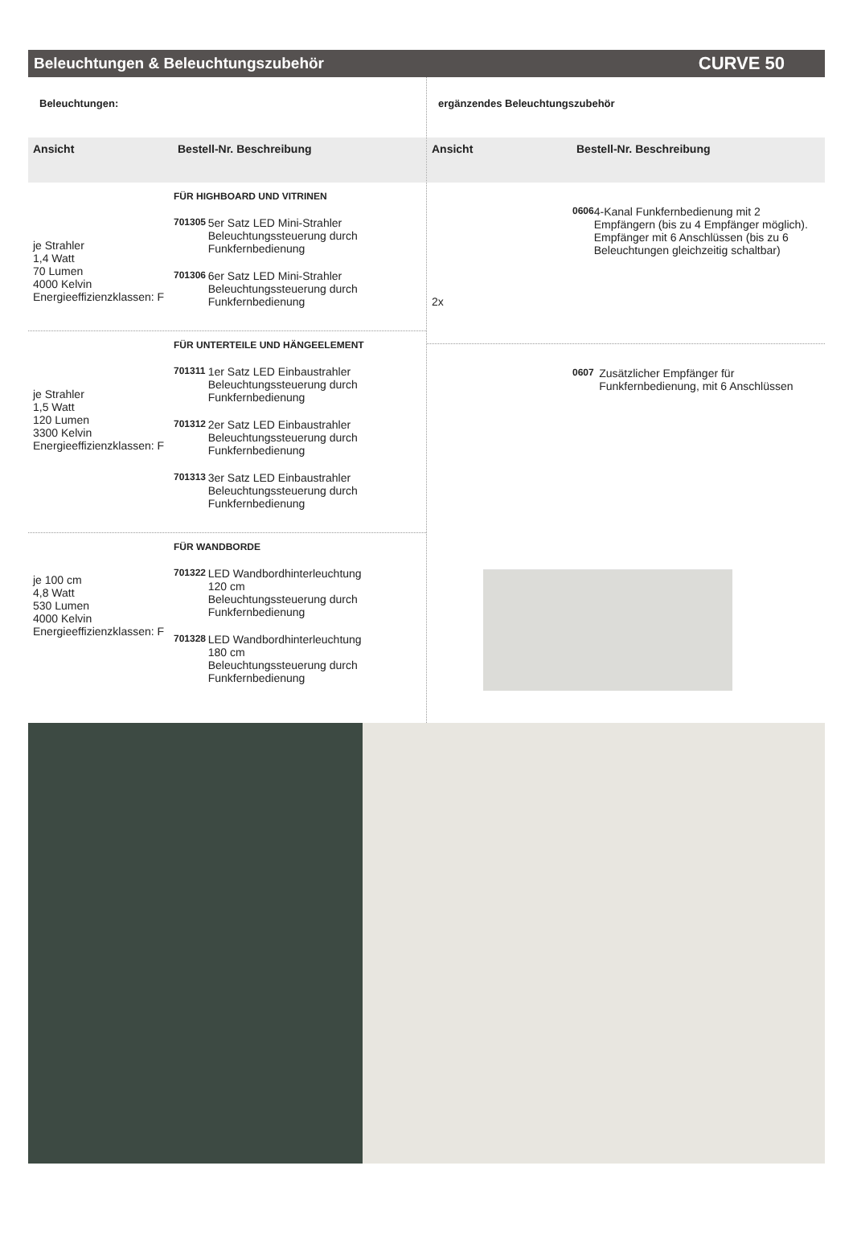Beleuchtungen & Beleuchtungszubehör
CURVE 50
Beleuchtungen:
Ansicht Bestell-Nr. Beschreibung
je Strahler
1,4 Watt
70 Lumen
4000 Kelvin
Energieeffizienzklassen: F
FÜR HIGHBOARD UND VITRINEN
701305 5er Satz LED Mini-Strahler
Beleuchtungssteuerung durch Funkfernbedienung
701306 6er Satz LED Mini-Strahler
Beleuchtungssteuerung durch Funkfernbedienung
je Strahler
1,5 Watt
120 Lumen
3300 Kelvin
Energieeffizienzklassen: F
FÜR UNTERTEILE UND HÄNGEELEMENT
701311 1er Satz LED Einbaustrahler
Beleuchtungssteuerung durch Funkfernbedienung
701312 2er Satz LED Einbaustrahler
Beleuchtungssteuerung durch Funkfernbedienung
701313 3er Satz LED Einbaustrahler
Beleuchtungssteuerung durch Funkfernbedienung
je 100 cm
4,8 Watt
530 Lumen
4000 Kelvin
Energieeffizienzklassen: F
FÜR WANDBORDE
701322 LED Wandbordhinterleuchtung
120 cm
Beleuchtungssteuerung durch Funkfernbedienung
701328 LED Wandbordhinterleuchtung
180 cm
Beleuchtungssteuerung durch Funkfernbedienung
ergänzendes Beleuchtungszubehör
Ansicht Bestell-Nr. Beschreibung
2x
0606 4-Kanal Funkfernbedienung mit 2 Empfängern (bis zu 4 Empfänger möglich). Empfänger mit 6 Anschlüssen (bis zu 6 Beleuchtungen gleichzeitig schaltbar)
0607 Zusätzlicher Empfänger für Funkfernbedienung, mit 6 Anschlüssen